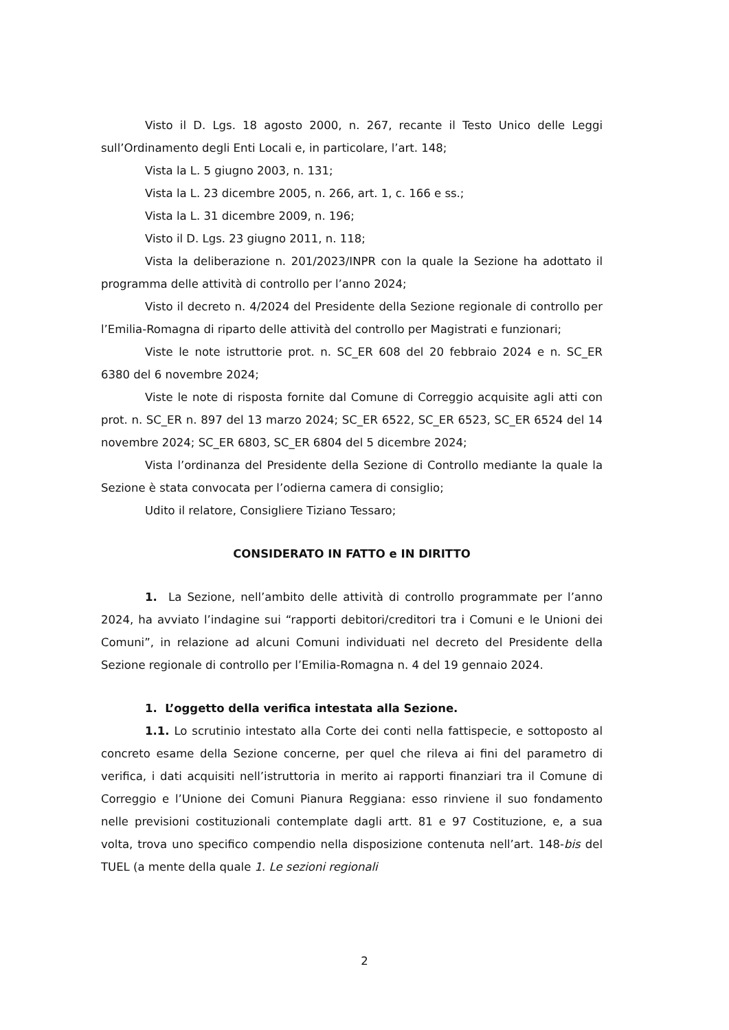Visto il D. Lgs. 18 agosto 2000, n. 267, recante il Testo Unico delle Leggi sull’Ordinamento degli Enti Locali e, in particolare, l’art. 148;
Vista la L. 5 giugno 2003, n. 131;
Vista la L. 23 dicembre 2005, n. 266, art. 1, c. 166 e ss.;
Vista la L. 31 dicembre 2009, n. 196;
Visto il D. Lgs. 23 giugno 2011, n. 118;
Vista la deliberazione n. 201/2023/INPR con la quale la Sezione ha adottato il programma delle attività di controllo per l’anno 2024;
Visto il decreto n. 4/2024 del Presidente della Sezione regionale di controllo per l’Emilia-Romagna di riparto delle attività del controllo per Magistrati e funzionari;
Viste le note istruttorie prot. n. SC_ER 608 del 20 febbraio 2024 e n. SC_ER 6380 del 6 novembre 2024;
Viste le note di risposta fornite dal Comune di Correggio acquisite agli atti con prot. n. SC_ER n. 897 del 13 marzo 2024; SC_ER 6522, SC_ER 6523, SC_ER 6524 del 14 novembre 2024; SC_ER 6803, SC_ER 6804 del 5 dicembre 2024;
Vista l’ordinanza del Presidente della Sezione di Controllo mediante la quale la Sezione è stata convocata per l’odierna camera di consiglio;
Udito il relatore, Consigliere Tiziano Tessaro;
CONSIDERATO IN FATTO e IN DIRITTO
1. La Sezione, nell’ambito delle attività di controllo programmate per l’anno 2024, ha avviato l’indagine sui “rapporti debitori/creditori tra i Comuni e le Unioni dei Comuni”, in relazione ad alcuni Comuni individuati nel decreto del Presidente della Sezione regionale di controllo per l’Emilia-Romagna n. 4 del 19 gennaio 2024.
1. L’oggetto della verifica intestata alla Sezione.
1.1. Lo scrutinio intestato alla Corte dei conti nella fattispecie, e sottoposto al concreto esame della Sezione concerne, per quel che rileva ai fini del parametro di verifica, i dati acquisiti nell’istruttoria in merito ai rapporti finanziari tra il Comune di Correggio e l’Unione dei Comuni Pianura Reggiana: esso rinviene il suo fondamento nelle previsioni costituzionali contemplate dagli artt. 81 e 97 Costituzione, e, a sua volta, trova uno specifico compendio nella disposizione contenuta nell’art. 148-bis del TUEL (a mente della quale 1. Le sezioni regionali
2